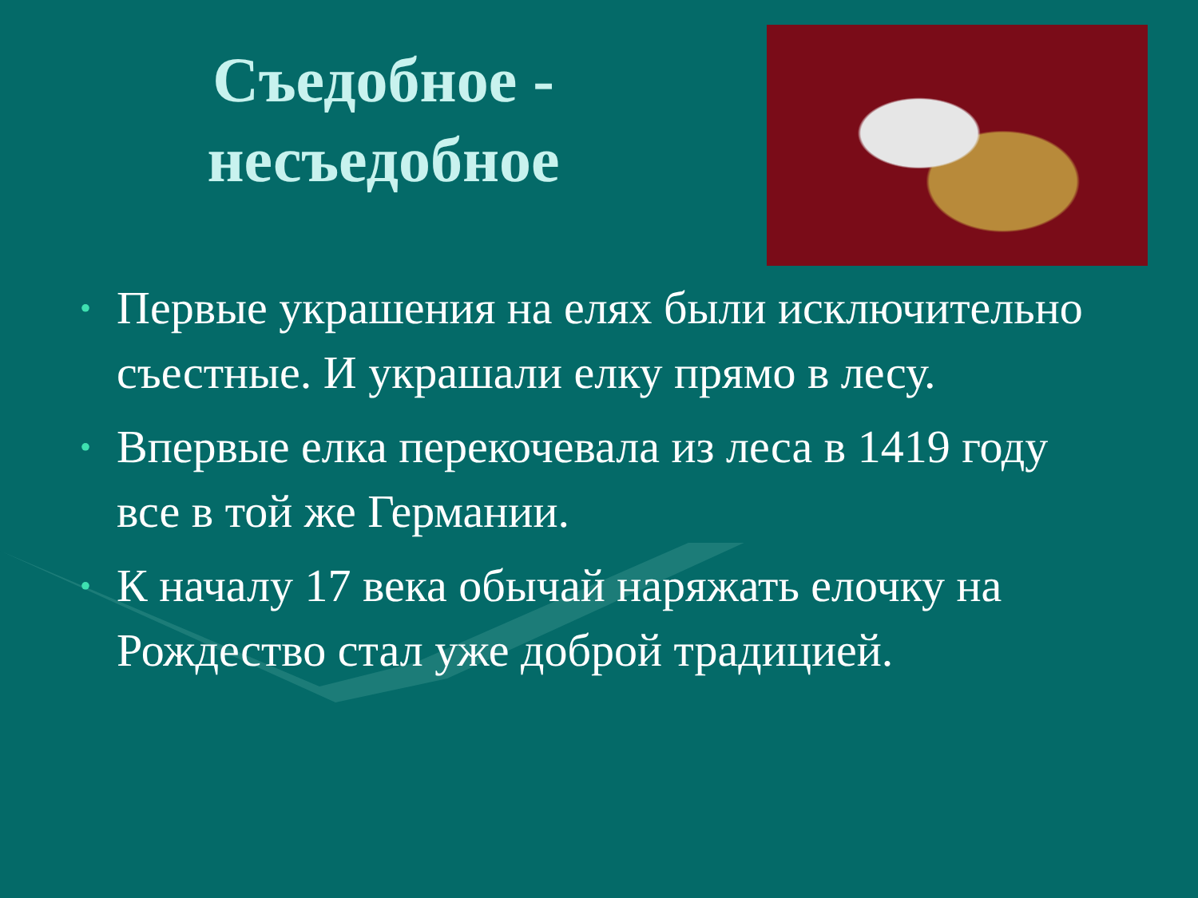Съедобное -
несъедобное
• Первые украшения на елях были исключительно съестные. И украшали елку прямо в лесу.
• Впервые елка перекочевала из леса в 1419 году все в той же Германии.
• К началу 17 века обычай наряжать елочку на Рождество стал уже доброй традицией.